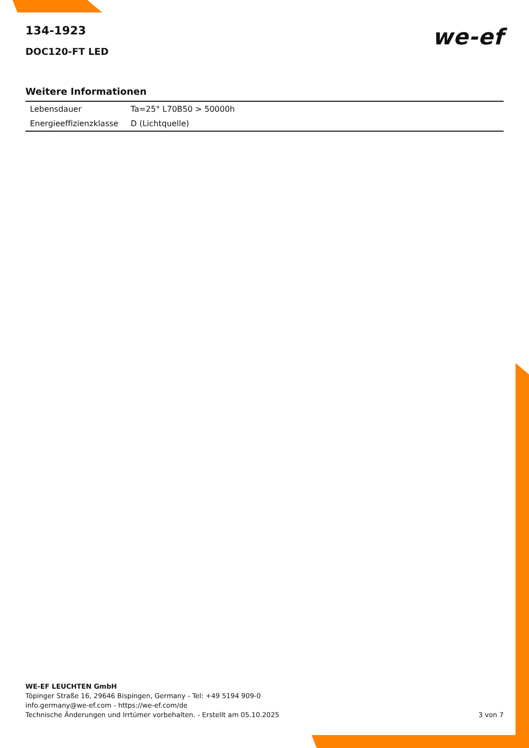134-1923
DOC120-FT LED
we-ef
Weitere Informationen
| Lebensdauer | Ta=25° L70B50 > 50000h |
| Energieeffizienzklasse | D (Lichtquelle) |
WE-EF LEUCHTEN GmbH
Töpinger Straße 16, 29646 Bispingen, Germany - Tel: +49 5194 909-0
info.germany@we-ef.com - https://we-ef.com/de
Technische Änderungen und Irrtümer vorbehalten. - Erstellt am 05.10.2025
3 von 7